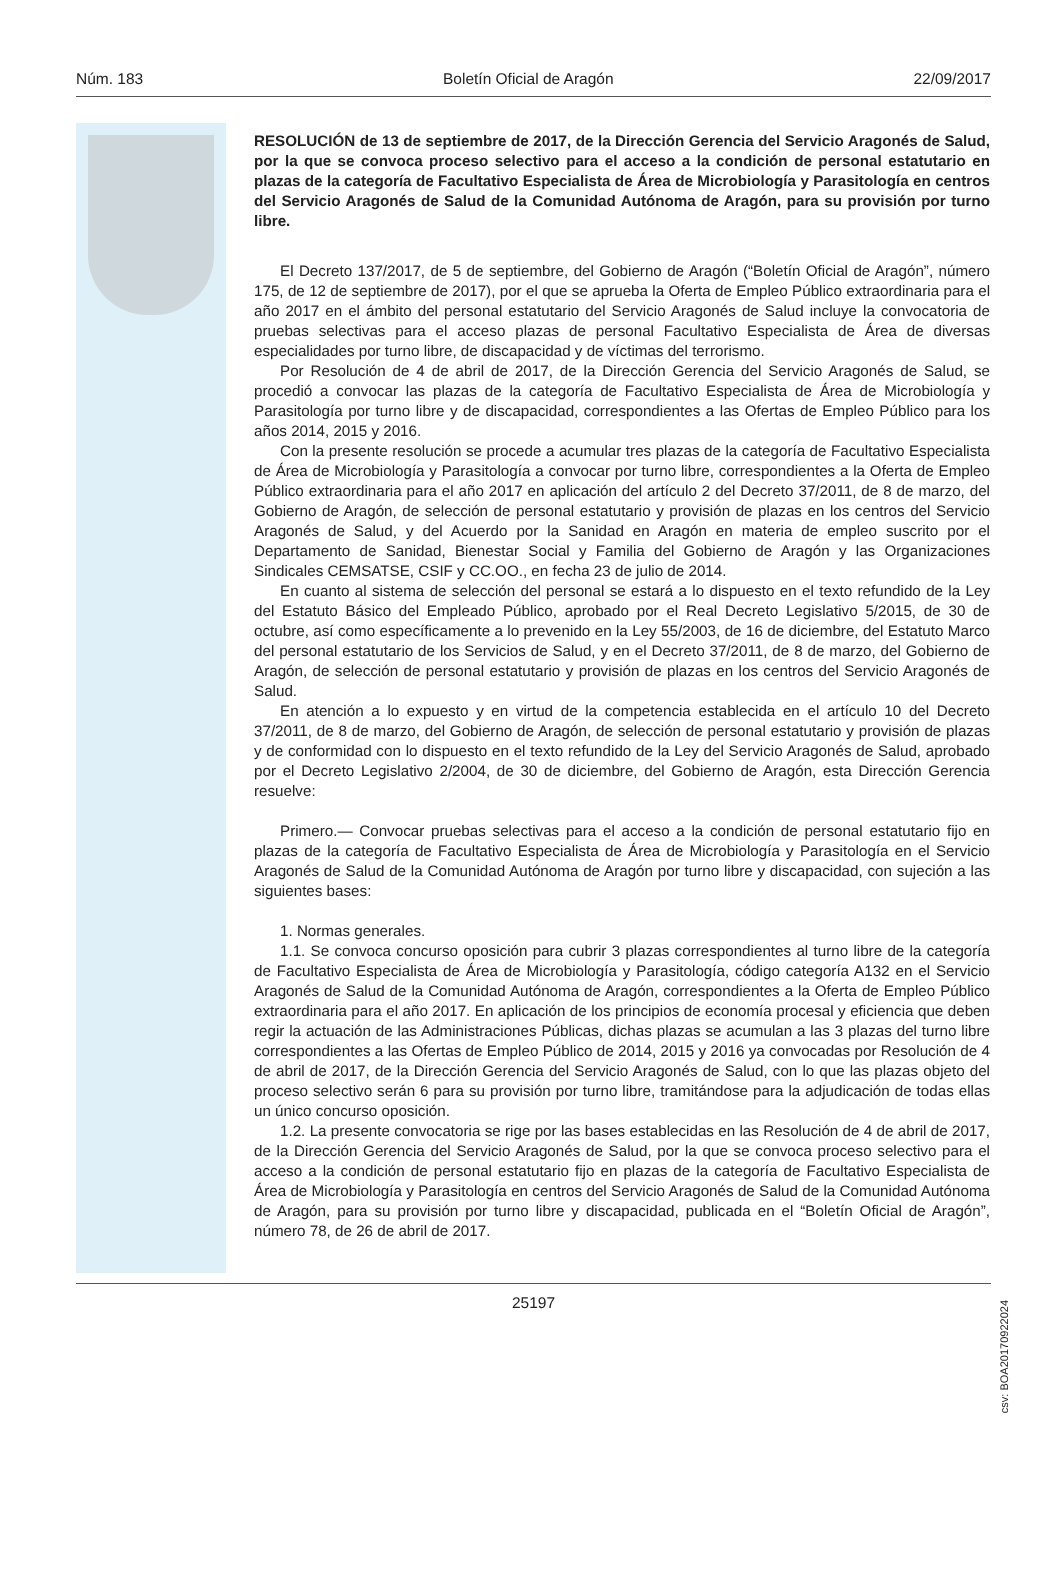Núm. 183 Boletín Oficial de Aragón 22/09/2017
RESOLUCIÓN de 13 de septiembre de 2017, de la Dirección Gerencia del Servicio Aragonés de Salud, por la que se convoca proceso selectivo para el acceso a la condición de personal estatutario en plazas de la categoría de Facultativo Especialista de Área de Microbiología y Parasitología en centros del Servicio Aragonés de Salud de la Comunidad Autónoma de Aragón, para su provisión por turno libre.
El Decreto 137/2017, de 5 de septiembre, del Gobierno de Aragón (“Boletín Oficial de Aragón”, número 175, de 12 de septiembre de 2017), por el que se aprueba la Oferta de Empleo Público extraordinaria para el año 2017 en el ámbito del personal estatutario del Servicio Aragonés de Salud incluye la convocatoria de pruebas selectivas para el acceso plazas de personal Facultativo Especialista de Área de diversas especialidades por turno libre, de discapacidad y de víctimas del terrorismo.
Por Resolución de 4 de abril de 2017, de la Dirección Gerencia del Servicio Aragonés de Salud, se procedió a convocar las plazas de la categoría de Facultativo Especialista de Área de Microbiología y Parasitología por turno libre y de discapacidad, correspondientes a las Ofertas de Empleo Público para los años 2014, 2015 y 2016.
Con la presente resolución se procede a acumular tres plazas de la categoría de Facultativo Especialista de Área de Microbiología y Parasitología a convocar por turno libre, correspondientes a la Oferta de Empleo Público extraordinaria para el año 2017 en aplicación del artículo 2 del Decreto 37/2011, de 8 de marzo, del Gobierno de Aragón, de selección de personal estatutario y provisión de plazas en los centros del Servicio Aragonés de Salud, y del Acuerdo por la Sanidad en Aragón en materia de empleo suscrito por el Departamento de Sanidad, Bienestar Social y Familia del Gobierno de Aragón y las Organizaciones Sindicales CEMSATSE, CSIF y CC.OO., en fecha 23 de julio de 2014.
En cuanto al sistema de selección del personal se estará a lo dispuesto en el texto refundido de la Ley del Estatuto Básico del Empleado Público, aprobado por el Real Decreto Legislativo 5/2015, de 30 de octubre, así como específicamente a lo prevenido en la Ley 55/2003, de 16 de diciembre, del Estatuto Marco del personal estatutario de los Servicios de Salud, y en el Decreto 37/2011, de 8 de marzo, del Gobierno de Aragón, de selección de personal estatutario y provisión de plazas en los centros del Servicio Aragonés de Salud.
En atención a lo expuesto y en virtud de la competencia establecida en el artículo 10 del Decreto 37/2011, de 8 de marzo, del Gobierno de Aragón, de selección de personal estatutario y provisión de plazas y de conformidad con lo dispuesto en el texto refundido de la Ley del Servicio Aragonés de Salud, aprobado por el Decreto Legislativo 2/2004, de 30 de diciembre, del Gobierno de Aragón, esta Dirección Gerencia resuelve:
Primero.— Convocar pruebas selectivas para el acceso a la condición de personal estatutario fijo en plazas de la categoría de Facultativo Especialista de Área de Microbiología y Parasitología en el Servicio Aragonés de Salud de la Comunidad Autónoma de Aragón por turno libre y discapacidad, con sujeción a las siguientes bases:
1. Normas generales.
1.1. Se convoca concurso oposición para cubrir 3 plazas correspondientes al turno libre de la categoría de Facultativo Especialista de Área de Microbiología y Parasitología, código categoría A132 en el Servicio Aragonés de Salud de la Comunidad Autónoma de Aragón, correspondientes a la Oferta de Empleo Público extraordinaria para el año 2017. En aplicación de los principios de economía procesal y eficiencia que deben regir la actuación de las Administraciones Públicas, dichas plazas se acumulan a las 3 plazas del turno libre correspondientes a las Ofertas de Empleo Público de 2014, 2015 y 2016 ya convocadas por Resolución de 4 de abril de 2017, de la Dirección Gerencia del Servicio Aragonés de Salud, con lo que las plazas objeto del proceso selectivo serán 6 para su provisión por turno libre, tramitándose para la adjudicación de todas ellas un único concurso oposición.
1.2. La presente convocatoria se rige por las bases establecidas en las Resolución de 4 de abril de 2017, de la Dirección Gerencia del Servicio Aragonés de Salud, por la que se convoca proceso selectivo para el acceso a la condición de personal estatutario fijo en plazas de la categoría de Facultativo Especialista de Área de Microbiología y Parasitología en centros del Servicio Aragonés de Salud de la Comunidad Autónoma de Aragón, para su provisión por turno libre y discapacidad, publicada en el “Boletín Oficial de Aragón”, número 78, de 26 de abril de 2017.
25197
csv: BOA20170922024